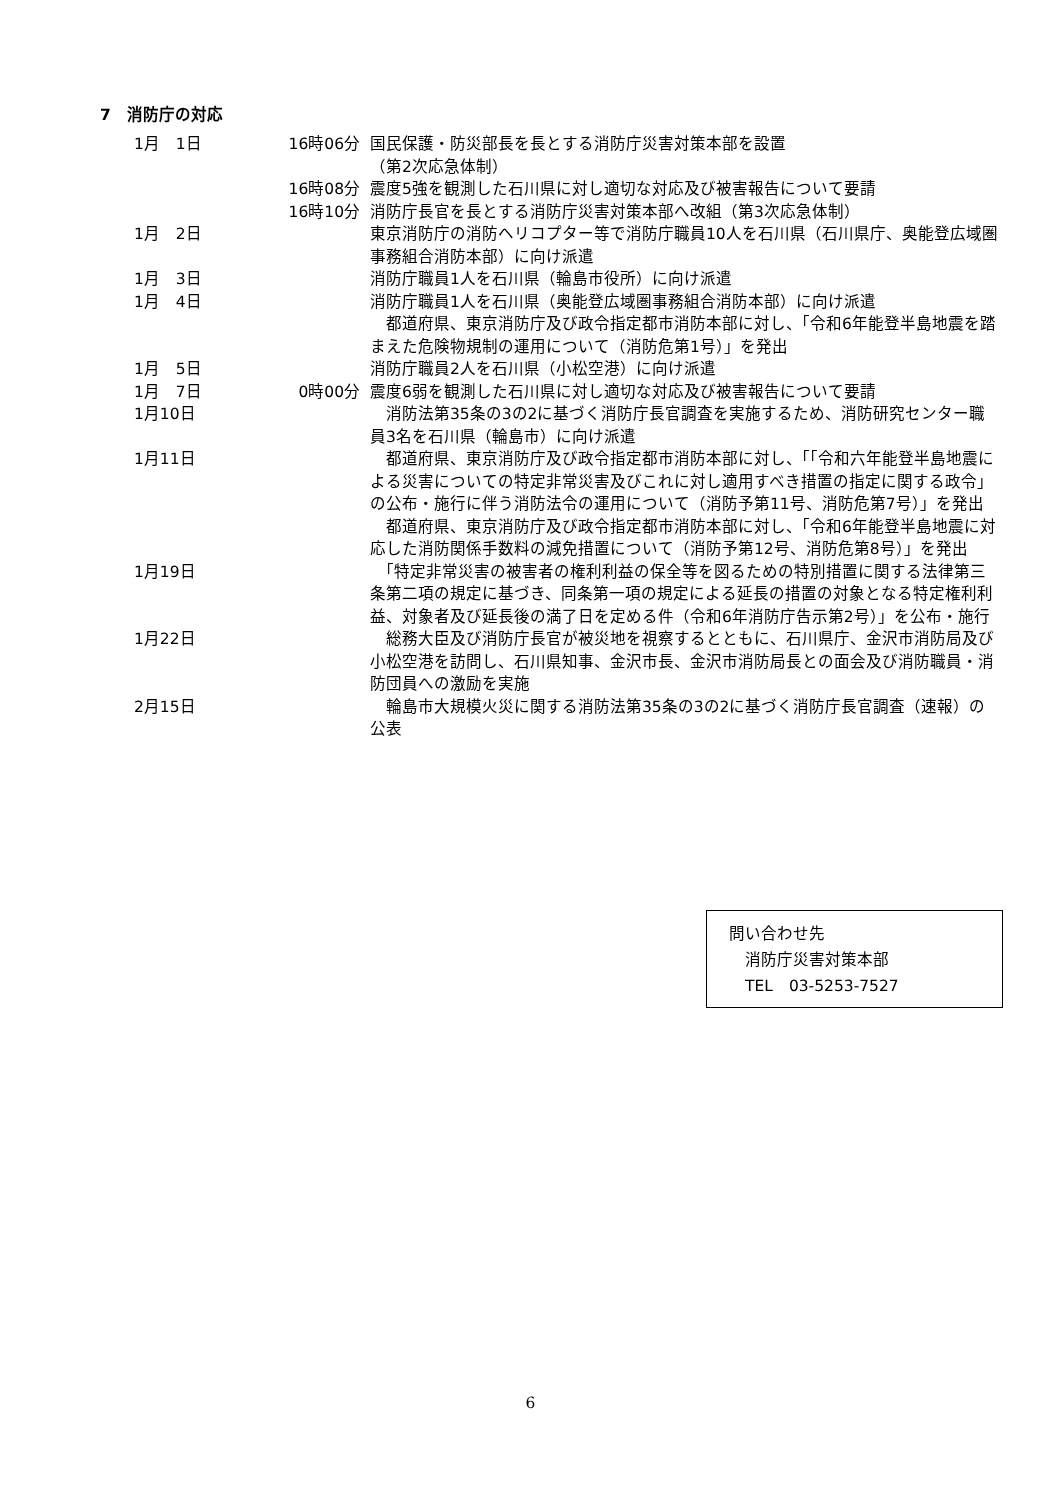7　消防庁の対応
| 1月 1日 | 16時06分 | 国民保護・防災部長を長とする消防庁災害対策本部を設置 （第2次応急体制） |
| | 16時08分 | 震度5強を観測した石川県に対し適切な対応及び被害報告について要請 |
| | 16時10分 | 消防庁長官を長とする消防庁災害対策本部へ改組（第3次応急体制） |
| 1月 2日 | | 東京消防庁の消防ヘリコプター等で消防庁職員10人を石川県（石川県庁、奥能登広域圏事務組合消防本部）に向け派遣 |
| 1月 3日 | | 消防庁職員1人を石川県（輪島市役所）に向け派遣 |
| 1月 4日 | | 消防庁職員1人を石川県（奥能登広域圏事務組合消防本部）に向け派遣 都道府県、東京消防庁及び政令指定都市消防本部に対し、「令和6年能登半島地震を踏まえた危険物規制の運用について（消防危第1号）」を発出 |
| 1月 5日 | | 消防庁職員2人を石川県（小松空港）に向け派遣 |
| 1月 7日 | 0時00分 | 震度6弱を観測した石川県に対し適切な対応及び被害報告について要請 |
| 1月10日 | | 消防法第35条の3の2に基づく消防庁長官調査を実施するため、消防研究センター職員3名を石川県（輪島市）に向け派遣 |
| 1月11日 | | 都道府県、東京消防庁及び政令指定都市消防本部に対し、「「令和六年能登半島地震による災害についての特定非常災害及びこれに対し適用すべき措置の指定に関する政令」の公布・施行に伴う消防法令の運用について（消防予第11号、消防危第7号）」を発出 都道府県、東京消防庁及び政令指定都市消防本部に対し、「令和6年能登半島地震に対応した消防関係手数料の減免措置について（消防予第12号、消防危第8号）」を発出 |
| 1月19日 | | 「特定非常災害の被害者の権利利益の保全等を図るための特別措置に関する法律第三条第二項の規定に基づき、同条第一項の規定による延長の措置の対象となる特定権利利益、対象者及び延長後の満了日を定める件（令和6年消防庁告示第2号）」を公布・施行 |
| 1月22日 | | 総務大臣及び消防庁長官が被災地を視察するとともに、石川県庁、金沢市消防局及び小松空港を訪問し、石川県知事、金沢市長、金沢市消防局長との面会及び消防職員・消防団員への激励を実施 |
| 2月15日 | | 輪島市大規模火災に関する消防法第35条の3の2に基づく消防庁長官調査（速報）の公表 |
問い合わせ先
　消防庁災害対策本部
　TEL　03-5253-7527
6